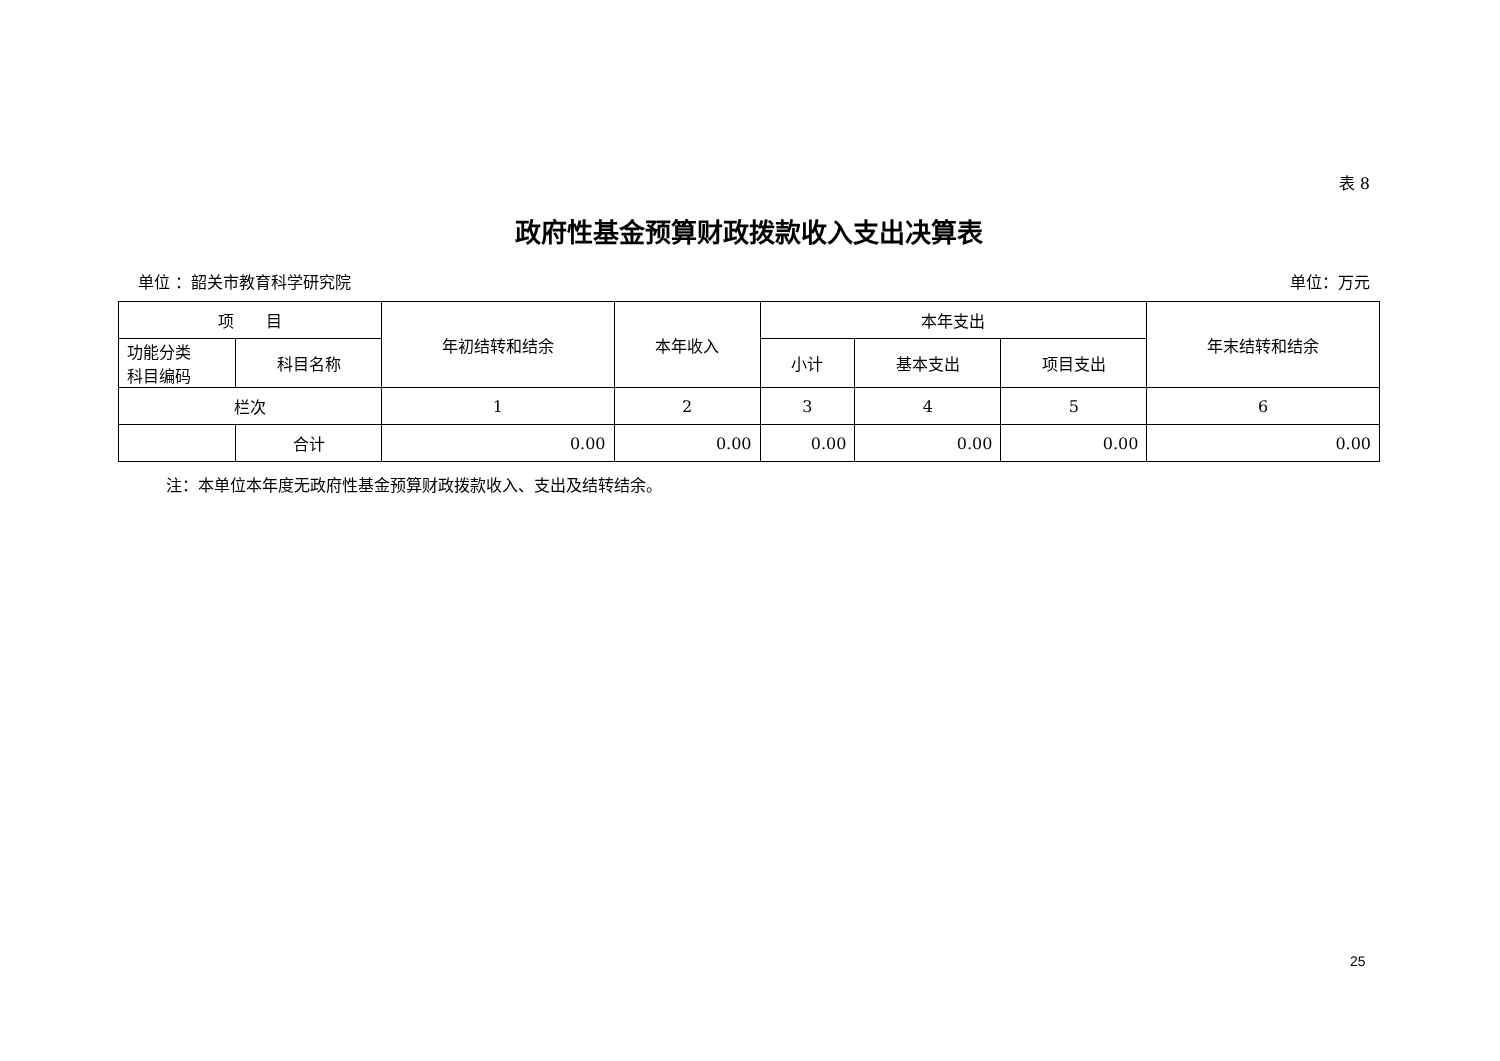表 8
政府性基金预算财政拨款收入支出决算表
单位 ：韶关市教育科学研究院 单位：万元
| 项 目 | | 年初结转和结余 | 本年收入 | 本年支出 | | | 年末结转和结余 |
| --- | --- | --- | --- | --- | --- | --- | --- |
| 功能分类 科目编码 | 科目名称 | | | 小计 | 基本支出 | 项目支出 | |
| 栏次 | | 1 | 2 | 3 | 4 | 5 | 6 |
| | 合计 | 0.00 | 0.00 | 0.00 | 0.00 | 0.00 | 0.00 |
注：本单位本年度无政府性基金预算财政拨款收入、支出及结转结余。
25